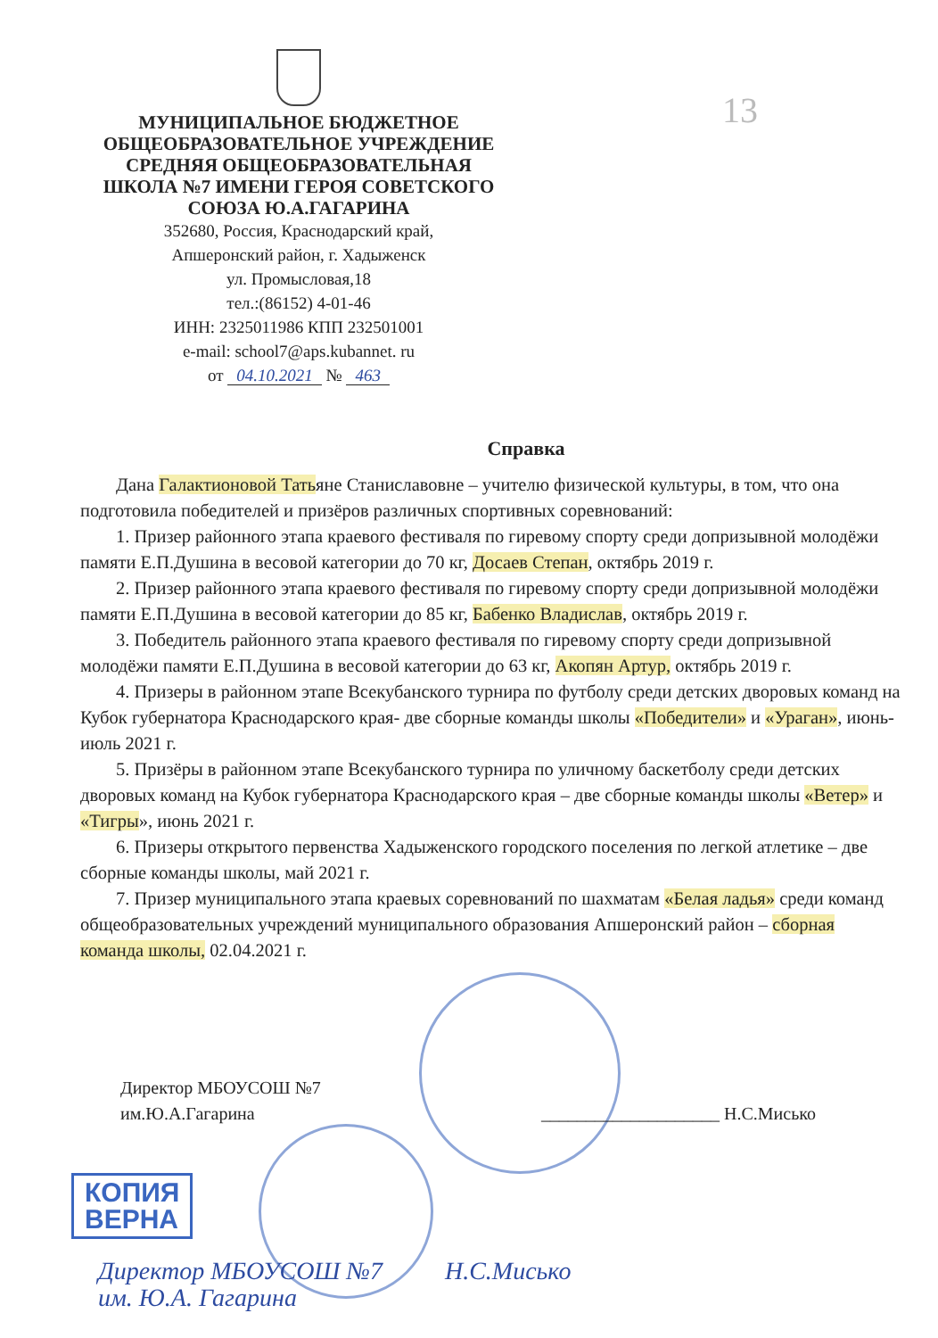МУНИЦИПАЛЬНОЕ БЮДЖЕТНОЕ
ОБЩЕОБРАЗОВАТЕЛЬНОЕ УЧРЕЖДЕНИЕ
СРЕДНЯЯ ОБЩЕОБРАЗОВАТЕЛЬНАЯ
ШКОЛА №7 ИМЕНИ ГЕРОЯ СОВЕТСКОГО
СОЮЗА Ю.А.ГАГАРИНА
352680, Россия, Краснодарский край,
Апшеронский район, г. Хадыженск
ул. Промысловая,18
тел.:(86152) 4-01-46
ИНН: 2325011986 КПП 232501001
e-mail: school7@aps.kubannet. ru
от 04.10.2021 № 463
13
Справка
Дана Галактионовой Татьяне Станиславовне – учителю физической культуры, в том, что она подготовила победителей и призёров различных спортивных соревнований:
1. Призер районного этапа краевого фестиваля по гиревому спорту среди допризывной молодёжи памяти Е.П.Душина в весовой категории до 70 кг, Досаев Степан, октябрь 2019 г.
2. Призер районного этапа краевого фестиваля по гиревому спорту среди допризывной молодёжи памяти Е.П.Душина в весовой категории до 85 кг, Бабенко Владислав, октябрь 2019 г.
3. Победитель районного этапа краевого фестиваля по гиревому спорту среди допризывной молодёжи памяти Е.П.Душина в весовой категории до 63 кг, Акопян Артур, октябрь 2019 г.
4. Призеры в районном этапе Всекубанского турнира по футболу среди детских дворовых команд на Кубок губернатора Краснодарского края- две сборные команды школы «Победители» и «Ураган», июнь-июль 2021 г.
5. Призёры в районном этапе Всекубанского турнира по уличному баскетболу среди детских дворовых команд на Кубок губернатора Краснодарского края – две сборные команды школы «Ветер» и «Тигры», июнь 2021 г.
6. Призеры открытого первенства Хадыженского городского поселения по легкой атлетике – две сборные команды школы, май 2021 г.
7. Призер муниципального этапа краевых соревнований по шахматам «Белая ладья» среди команд общеобразовательных учреждений муниципального образования Апшеронский район – сборная команда школы, 02.04.2021 г.
Директор МБОУСОШ №7
им.Ю.А.Гагарина
____________________ Н.С.Мисько
КОПИЯ
ВЕРНА
Директор МБОУСОШ №7 Н.С.Мисько
им. Ю.А. Гагарина